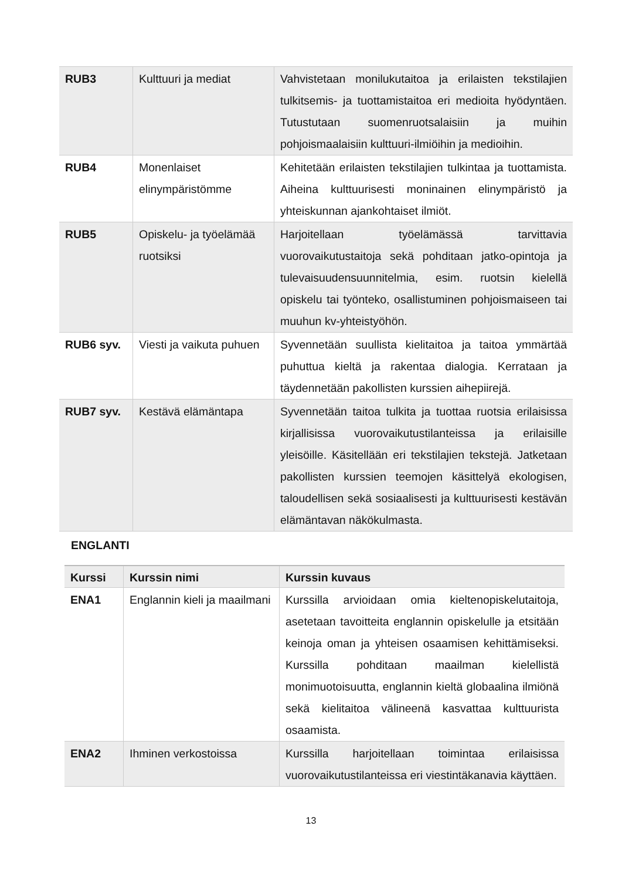| RUB3 | Kulttuuri ja mediat | Vahvistetaan monilukutaitoa ja erilaisten tekstilajien tulkitsemis- ja tuottamistaitoa eri medioita hyödyntäen. Tutustutaan suomenruotsalaisiin ja muihin pohjoismaalaisiin kulttuuri-ilmiöihin ja medioihin. |
| RUB4 | Monenlaiset elinympäristömme | Kehitetään erilaisten tekstilajien tulkintaa ja tuottamista. Aiheina kulttuurisesti moninainen elinympäristö ja yhteiskunnan ajankohtaiset ilmiöt. |
| RUB5 | Opiskelu- ja työelämää ruotsiksi | Harjoitellaan työelämässä tarvittavia vuorovaikutustaitoja sekä pohditaan jatko-opintoja ja tulevaisuudensuunnitelmia, esim. ruotsin kielellä opiskelu tai työnteko, osallistuminen pohjoismaiseen tai muuhun kv-yhteistyöhön. |
| RUB6 syv. | Viesti ja vaikuta puhuen | Syvennetään suullista kielitaitoa ja taitoa ymmärtää puhuttua kieltä ja rakentaa dialogia. Kerrataan ja täydennetään pakollisten kurssien aihepiirejä. |
| RUB7 syv. | Kestävä elämäntapa | Syvennetään taitoa tulkita ja tuottaa ruotsia erilaisissa kirjallisissa vuorovaikutustilanteissa ja erilaisille yleisöille. Käsitellään eri tekstilajien tekstejä. Jatketaan pakollisten kurssien teemojen käsittelyä ekologisen, taloudellisen sekä sosiaalisesti ja kulttuurisesti kestävän elämäntavan näkökulmasta. |
ENGLANTI
| Kurssi | Kurssin nimi | Kurssin kuvaus |
| --- | --- | --- |
| ENA1 | Englannin kieli ja maailmani | Kurssilla arvioidaan omia kieltenopiskelutaitoja, asetetaan tavoitteita englannin opiskelulle ja etsitään keinoja oman ja yhteisen osaamisen kehittämiseksi. Kurssilla pohditaan maailman kielellistä monimuotoisuutta, englannin kieltä globaalina ilmiönä sekä kielitaitoa välineenä kasvattaa kulttuurista osaamista. |
| ENA2 | Ihminen verkostoissa | Kurssilla harjoitellaan toimintaa erilaisissa vuorovaikutustilanteissa eri viestintäkanavia käyttäen. |
13